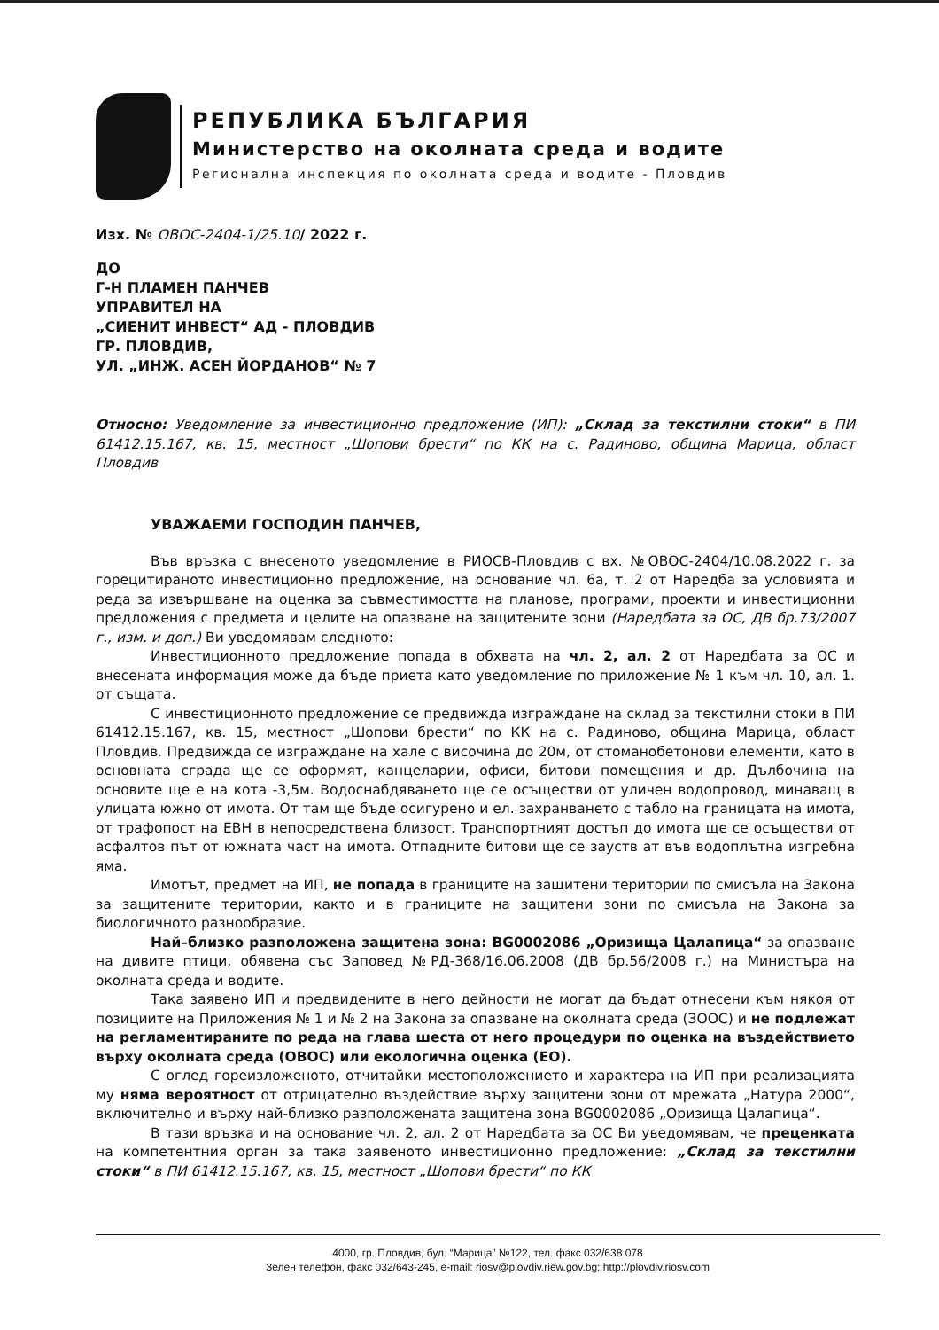РЕПУБЛИКА БЪЛГАРИЯ
Министерство на околната среда и водите
Регионална инспекция по околната среда и водите - Пловдив
Изх. № ОВОС-2404-1/25.10/ 2022 г.
ДО
Г-Н ПЛАМЕН ПАНЧЕВ
УПРАВИТЕЛ НА
„СИЕНИТ ИНВЕСТ“ АД - ПЛОВДИВ
ГР. ПЛОВДИВ,
УЛ. „ИНЖ. АСЕН ЙОРДАНОВ“ № 7
Относно: Уведомление за инвестиционно предложение (ИП): „Склад за текстилни стоки“ в ПИ 61412.15.167, кв. 15, местност „Шопови брести“ по КК на с. Радиново, община Марица, област Пловдив
УВАЖАЕМИ ГОСПОДИН ПАНЧЕВ,
Във връзка с внесеното уведомление в РИОСВ-Пловдив с вх. №ОВОС-2404/10.08.2022 г. за горецитираното инвестиционно предложение, на основание чл. 6а, т. 2 от Наредба за условията и реда за извършване на оценка за съвместимостта на планове, програми, проекти и инвестиционни предложения с предмета и целите на опазване на защитените зони (Наредбата за ОС, ДВ бр.73/2007 г., изм. и доп.) Ви уведомявам следното:
Инвестиционното предложение попада в обхвата на чл. 2, ал. 2 от Наредбата за ОС и внесената информация може да бъде приета като уведомление по приложение № 1 към чл. 10, ал. 1. от същата.
С инвестиционното предложение се предвижда изграждане на склад за текстилни стоки в ПИ 61412.15.167, кв. 15, местност „Шопови брести“ по КК на с. Радиново, община Марица, област Пловдив. Предвижда се изграждане на хале с височина до 20м, от стоманобетонови елементи, като в основната сграда ще се оформят, канцеларии, офиси, битови помещения и др. Дълбочина на основите ще е на кота -3,5м. Водоснабдяването ще се осъществи от уличен водопровод, минаващ в улицата южно от имота. От там ще бъде осигурено и ел. захранването с табло на границата на имота, от трафопост на ЕВН в непосредствена близост. Транспортният достъп до имота ще се осъществи от асфалтов път от южната част на имота. Отпадните битови ще се зауств ат във водоплътна изгребна яма.
Имотът, предмет на ИП, не попада в границите на защитени територии по смисъла на Закона за защитените територии, както и в границите на защитени зони по смисъла на Закона за биологичното разнообразие.
Най–близко разположена защитена зона: BG0002086 „Оризища Цалапица“ за опазване на дивите птици, обявена със Заповед №РД-368/16.06.2008 (ДВ бр.56/2008 г.) на Министъра на околната среда и водите.
Така заявено ИП и предвидените в него дейности не могат да бъдат отнесени към някоя от позициите на Приложения № 1 и № 2 на Закона за опазване на околната среда (ЗООС) и не подлежат на регламентираните по реда на глава шеста от него процедури по оценка на въздействието върху околната среда (ОВОС) или екологична оценка (ЕО).
С оглед гореизложеното, отчитайки местоположението и характера на ИП при реализацията му няма вероятност от отрицателно въздействие върху защитени зони от мрежата „Натура 2000“, включително и върху най-близко разположената защитена зона BG0002086 „Оризища Цалапица“.
В тази връзка и на основание чл. 2, ал. 2 от Наредбата за ОС Ви уведомявам, че преценката на компетентния орган за така заявеното инвестиционно предложение: „Склад за текстилни стоки“ в ПИ 61412.15.167, кв. 15, местност „Шопови брести“ по КК
4000, гр. Пловдив, бул. “Марица” №122, тел.,факс 032/638 078
Зелен телефон, факс 032/643-245, e-mail: riosv@plovdiv.riew.gov.bg; http://plovdiv.riosv.com